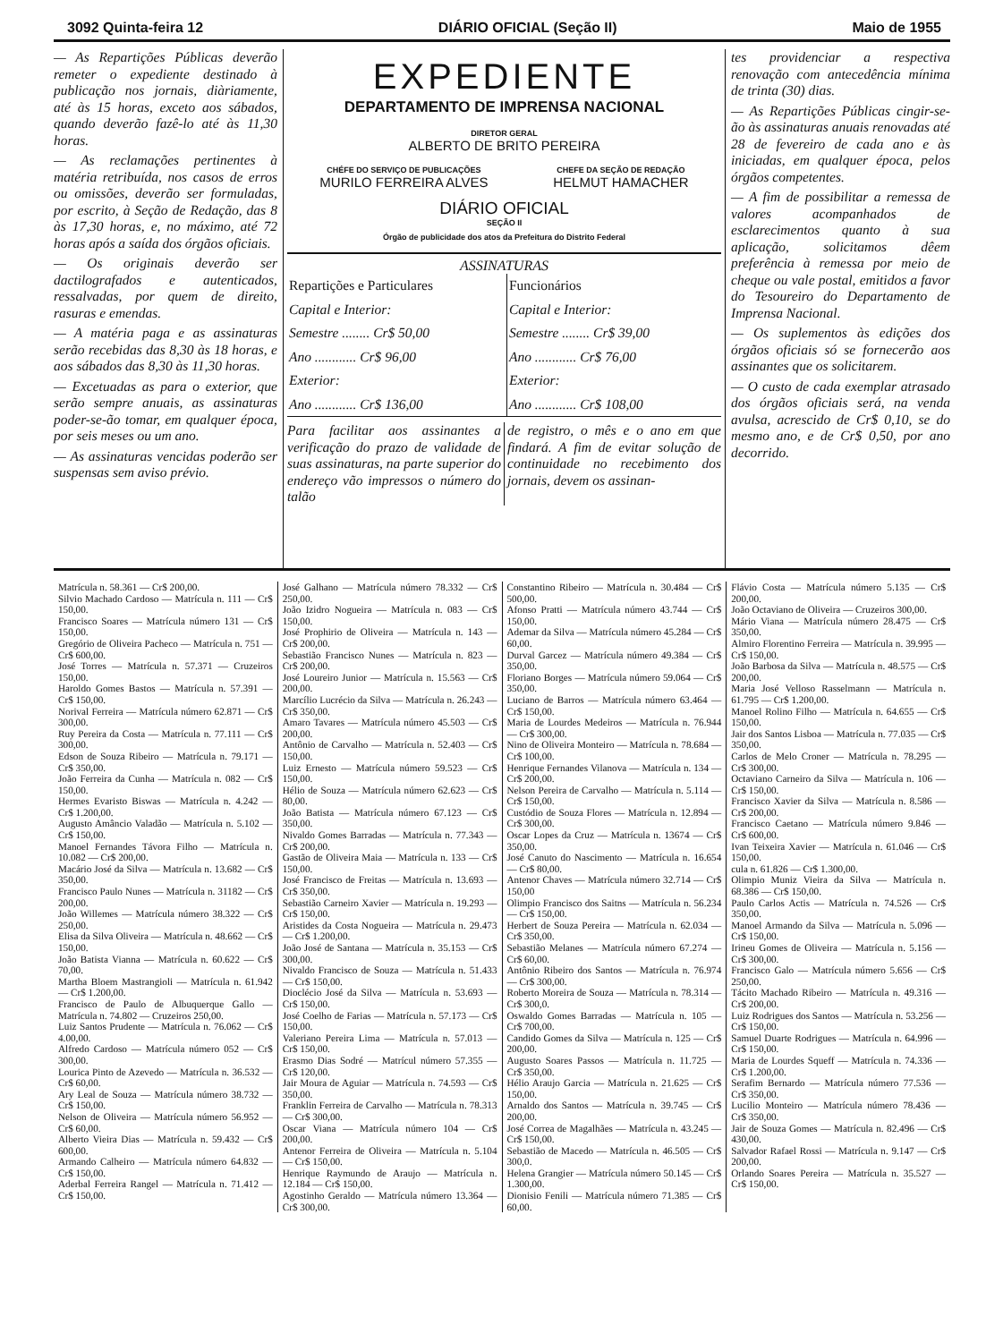3092 Quinta-feira 12 DIÁRIO OFICIAL (Seção II) Maio de 1955
— As Repartições Públicas deverão remeter o expediente destinado à publicação nos jornais, diàriamente, até às 15 horas, exceto aos sábados, quando deverão fazê-lo até às 11,30 horas.
— As reclamações pertinentes à matéria retribuída, nos casos de erros ou omissões, deverão ser formuladas, por escrito, à Seção de Redação, das 8 às 17,30 horas, e, no máximo, até 72 horas após a saída dos órgãos oficiais.
— Os originais deverão ser dactilografados e autenticados, ressalvadas, por quem de direito, rasuras e emendas.
— A matéria paga e as assinaturas serão recebidas das 8,30 às 18 horas, e aos sábados das 8,30 às 11,30 horas.
— Excetuadas as para o exterior, que serão sempre anuais, as assinaturas poder-se-ão tomar, em qualquer época, por seis meses ou um ano.
— As assinaturas vencidas poderão ser suspensas sem aviso prévio.
EXPEDIENTE
DEPARTAMENTO DE IMPRENSA NACIONAL
DIRETOR GERAL
ALBERTO DE BRITO PEREIRA
CHÉFE DO SERVIÇO DE PUBLICAÇÕES
MURILO FERREIRA ALVES
CHEFE DA SEÇÃO DE REDAÇÃO
HELMUT HAMACHER
DIÁRIO OFICIAL
SEÇÃO II
Órgão de publicidade dos atos da Prefeitura do Distrito Federal
ASSINATURAS
| Repartições e Particulares | Funcionários |
| --- | --- |
| Capital e Interior: | Capital e Interior: |
| Semestre ........ Cr$ 50,00 | Semestre ........ Cr$ 39,00 |
| Ano ............ Cr$ 96,00 | Ano ............ Cr$ 76,00 |
| Exterior: | Exterior: |
| Ano ............ Cr$ 136,00 | Ano ............ Cr$ 108,00 |
Para facilitar aos assinantes a verificação do prazo de validade de suas assinaturas, na parte superior do endereço vão impressos o número do talão
de registro, o mês e o ano em que findará. A fim de evitar solução de continuidade no recebimento dos jornais, devem os assinan-
tes providenciar a respectiva renovação com antecedência mínima de trinta (30) dias.
— As Repartições Públicas cingir-se-ão às assinaturas anuais renovadas até 28 de fevereiro de cada ano e às iniciadas, em qualquer época, pelos órgãos competentes.
— A fim de possibilitar a remessa de valores acompanhados de esclarecimentos quanto à sua aplicação, solicitamos dêem preferência à remessa por meio de cheque ou vale postal, emitidos a favor do Tesoureiro do Departamento de Imprensa Nacional.
— Os suplementos às edições dos órgãos oficiais só se fornecerão aos assinantes que os solicitarem.
— O custo de cada exemplar atrasado dos órgãos oficiais será, na venda avulsa, acrescido de Cr$ 0,10, se do mesmo ano, e de Cr$ 0,50, por ano decorrido.
Matrícula n. 58.361 — Cr$ 200,00.
Silvio Machado Cardoso — Matrícula n. 111 — Cr$ 150,00.
Francisco Soares — Matrícula número 131 — Cr$ 150,00.
Gregório de Oliveira Pacheco — Matrícula n. 751 — Cr$ 600,00.
José Torres — Matrícula n. 57.371 — Cruzeiros 150,00.
Haroldo Gomes Bastos — Matrícula n. 57.391 — Cr$ 150,00.
Norival Ferreira — Matrícula número 62.871 — Cr$ 300,00.
Ruy Pereira da Costa — Matrícula n. 77.111 — Cr$ 300,00.
Edson de Souza Ribeiro — Matrícula n. 79.171 — Cr$ 350,00.
João Ferreira da Cunha — Matrícula n. 082 — Cr$ 150,00.
Hermes Evaristo Biswas — Matrícula n. 4.242 — Cr$ 1.200,00.
Augusto Amâncio Valadão — Matrícula n. 5.102 — Cr$ 150,00.
Manoel Fernandes Távora Filho — Matrícula n. 10.082 — Cr$ 200,00.
Macário José da Silva — Matrícula n. 13.682 — Cr$ 350,00.
Francisco Paulo Nunes — Matrícula n. 31182 — Cr$ 200,00.
João Willemes — Matrícula número 38.322 — Cr$ 250,00.
Elisa da Silva Oliveira — Matrícula n. 48.662 — Cr$ 150,00.
João Batista Vianna — Matrícula n. 60.622 — Cr$ 70,00.
Martha Bloem Mastrangioli — Matrícula n. 61.942 — Cr$ 1.200,00.
Francisco de Paulo de Albuquerque Gallo — Matrícula n. 74.802 — Cruzeiros 250,00.
Luiz Santos Prudente — Matrícula n. 76.062 — Cr$ 4.00,00.
Alfredo Cardoso — Matrícula número 052 — Cr$ 300,00.
Lourica Pinto de Azevedo — Matrícula n. 36.532 — Cr$ 60,00.
Ary Leal de Souza — Matrícula número 38.732 — Cr$ 150,00.
Nelson de Oliveira — Matrícula número 56.952 — Cr$ 60,00.
Alberto Vieira Dias — Matrícula n. 59.432 — Cr$ 600,00.
Armando Calheiro — Matrícula número 64.832 — Cr$ 150,00.
Aderbal Ferreira Rangel — Matrícula n. 71.412 — Cr$ 150,00.
José Galhano — Matrícula número 78.332 — Cr$ 250,00.
João Izidro Nogueira — Matrícula n. 083 — Cr$ 150,00.
José Prophirio de Oliveira — Matrícula n. 143 — Cr$ 200,00.
Sebastião Francisco Nunes — Matrícula n. 823 — Cr$ 200,00.
José Loureiro Junior — Matrícula n. 15.563 — Cr$ 200,00.
Marcílio Lucrécio da Silva — Matrícula n. 26.243 — Cr$ 350,00.
Amaro Tavares — Matrícula número 45.503 — Cr$ 200,00.
Antônio de Carvalho — Matrícula n. 52.403 — Cr$ 150,00.
Luiz Ernesto — Matrícula número 59.523 — Cr$ 150,00.
Hélio de Souza — Matrícula número 62.623 — Cr$ 80,00.
João Batista — Matrícula número 67.123 — Cr$ 350,00.
Nivaldo Gomes Barradas — Matrícula n. 77.343 — Cr$ 200,00.
Gastão de Oliveira Maia — Matrícula n. 133 — Cr$ 150,00.
José Francisco de Freitas — Matrícula n. 13.693 — Cr$ 350,00.
Sebastião Carneiro Xavier — Matrícula n. 19.293 — Cr$ 150,00.
Aristides da Costa Nogueira — Matrícula n. 29.473 — Cr$ 1.200,00.
João José de Santana — Matrícula n. 35.153 — Cr$ 300,00.
Nivaldo Francisco de Souza — Matrícula n. 51.433 — Cr$ 150,00.
Dioclécio José da Silva — Matrícula n. 53.693 — Cr$ 150,00.
José Coelho de Farias — Matrícula n. 57.173 — Cr$ 150,00.
Valeriano Pereira Lima — Matrícula n. 57.013 — Cr$ 150,00.
Erasmo Dias Sodré — Matrícul número 57.355 — Cr$ 120,00.
Jair Moura de Aguiar — Matrícula n. 74.593 — Cr$ 350,00.
Franklin Ferreira de Carvalho — Matrícula n. 78.313 — Cr$ 300,00.
Oscar Viana — Matrícula número 104 — Cr$ 200,00.
Antenor Ferreira de Oliveira — Matrícula n. 5.104 — Cr$ 150,00.
Henrique Raymundo de Araujo — Matrícula n. 12.184 — Cr$ 150,00.
Agostinho Geraldo — Matrícula número 13.364 — Cr$ 300,00.
Constantino Ribeiro — Matrícula n. 30.484 — Cr$ 500,00.
Afonso Pratti — Matrícula número 43.744 — Cr$ 150,00.
Ademar da Silva — Matrícula número 45.284 — Cr$ 60,00.
Durval Garcez — Matrícula número 49.384 — Cr$ 350,00.
Floriano Borges — Matrícula número 59.064 — Cr$ 350,00.
Luciano de Barros — Matrícula número 63.464 — Cr$ 150,00.
Maria de Lourdes Medeiros — Matrícula n. 76.944 — Cr$ 300,00.
Nino de Oliveira Monteiro — Matrícula n. 78.684 — Cr$ 100,00.
Henrique Fernandes Vilanova — Matrícula n. 134 — Cr$ 200,00.
Nelson Pereira de Carvalho — Matrícula n. 5.114 — Cr$ 150,00.
Custódio de Souza Flores — Matrícula n. 12.894 — Cr$ 300,00.
Oscar Lopes da Cruz — Matrícula n. 13674 — Cr$ 350,00.
José Canuto do Nascimento — Matrícula n. 16.654 — Cr$ 80,00.
Antenor Chaves — Matrícula número 32.714 — Cr$ 150,00
Olimpio Francisco dos Saitns — Matrícula n. 56.234 — Cr$ 150,00.
Herbert de Souza Pereira — Matrícula n. 62.034 — Cr$ 350,00.
Sebastião Melanes — Matrícula número 67.274 — Cr$ 60,00.
Antônio Ribeiro dos Santos — Matrícula n. 76.974 — Cr$ 300,00.
Roberto Moreira de Souza — Matrícula n. 78.314 — Cr$ 300,0.
Oswaldo Gomes Barradas — Matrícula n. 105 — Cr$ 700,00.
Candido Gomes da Silva — Matrícula n. 125 — Cr$ 200,00.
Augusto Soares Passos — Matrícula n. 11.725 — Cr$ 350,00.
Hélio Araujo Garcia — Matrícula n. 21.625 — Cr$ 150,00.
Arnaldo dos Santos — Matrícula n. 39.745 — Cr$ 200,00.
José Correa de Magalhães — Matrícula n. 43.245 — Cr$ 150,00.
Sebastião de Macedo — Matrícula n. 46.505 — Cr$ 300,0.
Helena Grangier — Matrícula número 50.145 — Cr$ 1.300,00.
Dionisio Fenili — Matrícula número 71.385 — Cr$ 60,00.
Flávio Costa — Matrícula número 5.135 — Cr$ 200,00.
João Octaviano de Oliveira — Cruzeiros 300,00.
Mário Viana — Matrícula número 28.475 — Cr$ 350,00.
Almiro Florentino Ferreira — Matrícula n. 39.995 — Cr$ 150,00.
João Barbosa da Silva — Matrícula n. 48.575 — Cr$ 200,00.
Maria José Velloso Rasselmann — Matrícula n. 61.795 — Cr$ 1.200,00.
Manoel Rolino Filho — Matrícula n. 64.655 — Cr$ 150,00.
Jair dos Santos Lisboa — Matrícula n. 77.035 — Cr$ 350,00.
Carlos de Melo Croner — Matrícula n. 78.295 — Cr$ 300,00.
Octaviano Carneiro da Silva — Matrícula n. 106 — Cr$ 150,00.
Francisco Xavier da Silva — Matrícula n. 8.586 — Cr$ 200,00.
Francisco Caetano — Matrícula número 9.846 — Cr$ 600,00.
Ivan Teixeira Xavier — Matrícula n. 61.046 — Cr$ 150,00.
cula n. 61.826 — Cr$ 1.300,00.
Olimpio Muniz Vieira da Silva — Matrícula n. 68.386 — Cr$ 150,00.
Paulo Carlos Actis — Matrícula n. 74.526 — Cr$ 350,00.
Manoel Armando da Silva — Matrícula n. 5.096 — Cr$ 150,00.
Irineu Gomes de Oliveira — Matrícula n. 5.156 — Cr$ 300,00.
Francisco Galo — Matrícula número 5.656 — Cr$ 250,00.
Tácito Machado Ribeiro — Matrícula n. 49.316 — Cr$ 200,00.
Luiz Rodrigues dos Santos — Matrícula n. 53.256 — Cr$ 150,00.
Samuel Duarte Rodrigues — Matrícula n. 64.996 — Cr$ 150,00.
Maria de Lourdes Squeff — Matrícula n. 74.336 — Cr$ 1.200,00.
Serafim Bernardo — Matrícula número 77.536 — Cr$ 350,00.
Lucilio Monteiro — Matrícula número 78.436 — Cr$ 350,00.
Jair de Souza Gomes — Matrícula n. 82.496 — Cr$ 430,00.
Salvador Rafael Rossi — Matrícula n. 9.147 — Cr$ 200,00.
Orlando Soares Pereira — Matrícula n. 35.527 — Cr$ 150,00.